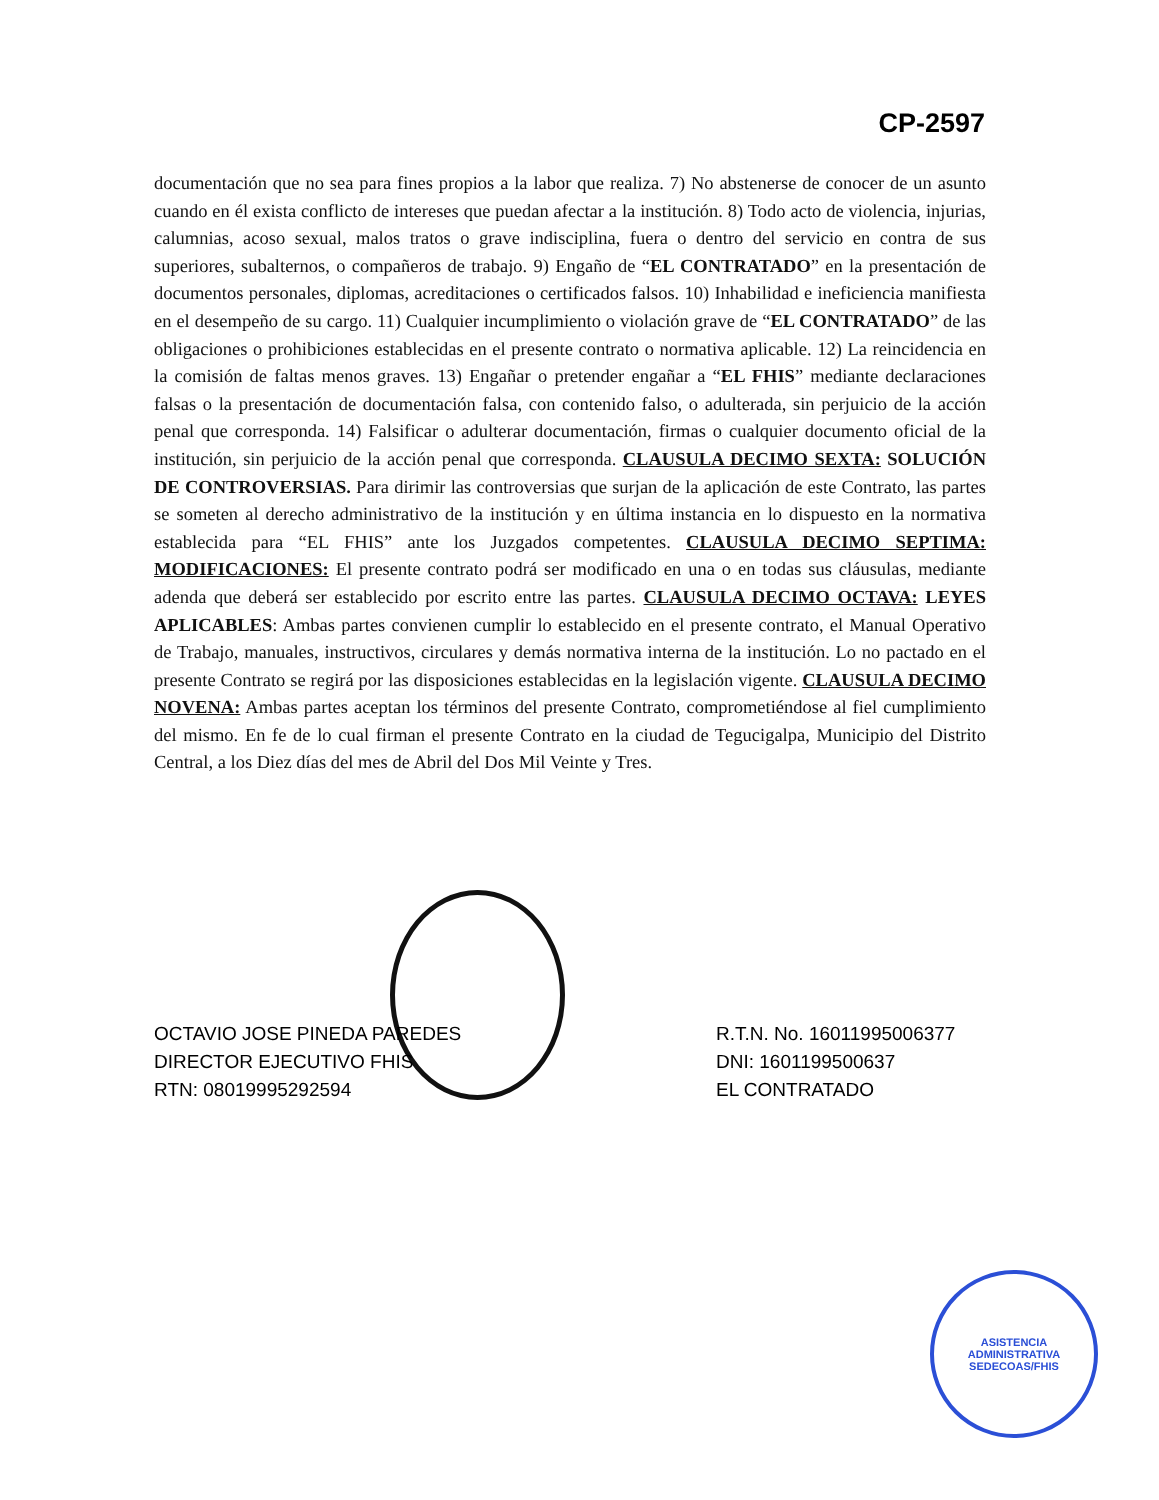CP-2597
documentación que no sea para fines propios a la labor que realiza. 7) No abstenerse de conocer de un asunto cuando en él exista conflicto de intereses que puedan afectar a la institución. 8) Todo acto de violencia, injurias, calumnias, acoso sexual, malos tratos o grave indisciplina, fuera o dentro del servicio en contra de sus superiores, subalternos, o compañeros de trabajo. 9) Engaño de “EL CONTRATADO” en la presentación de documentos personales, diplomas, acreditaciones o certificados falsos. 10) Inhabilidad e ineficiencia manifiesta en el desempeño de su cargo. 11) Cualquier incumplimiento o violación grave de “EL CONTRATADO” de las obligaciones o prohibiciones establecidas en el presente contrato o normativa aplicable. 12) La reincidencia en la comisión de faltas menos graves. 13) Engañar o pretender engañar a “EL FHIS” mediante declaraciones falsas o la presentación de documentación falsa, con contenido falso, o adulterada, sin perjuicio de la acción penal que corresponda. 14) Falsificar o adulterar documentación, firmas o cualquier documento oficial de la institución, sin perjuicio de la acción penal que corresponda. CLAUSULA DECIMO SEXTA: SOLUCIÓN DE CONTROVERSIAS. Para dirimir las controversias que surjan de la aplicación de este Contrato, las partes se someten al derecho administrativo de la institución y en última instancia en lo dispuesto en la normativa establecida para “EL FHIS” ante los Juzgados competentes. CLAUSULA DECIMO SEPTIMA: MODIFICACIONES: El presente contrato podrá ser modificado en una o en todas sus cláusulas, mediante adenda que deberá ser establecido por escrito entre las partes. CLAUSULA DECIMO OCTAVA: LEYES APLICABLES: Ambas partes convienen cumplir lo establecido en el presente contrato, el Manual Operativo de Trabajo, manuales, instructivos, circulares y demás normativa interna de la institución. Lo no pactado en el presente Contrato se regirá por las disposiciones establecidas en la legislación vigente. CLAUSULA DECIMO NOVENA: Ambas partes aceptan los términos del presente Contrato, comprometiéndose al fiel cumplimiento del mismo. En fe de lo cual firman el presente Contrato en la ciudad de Tegucigalpa, Municipio del Distrito Central, a los Diez días del mes de Abril del Dos Mil Veinte y Tres.
OCTAVIO JOSE PINEDA PAREDES
DIRECTOR EJECUTIVO FHIS
RTN: 08019995292594
R.T.N. No. 16011995006377
DNI: 1601199500637
EL CONTRATADO
ASISTENCIA ADMINISTRATIVA
SEDECOAS/FHIS